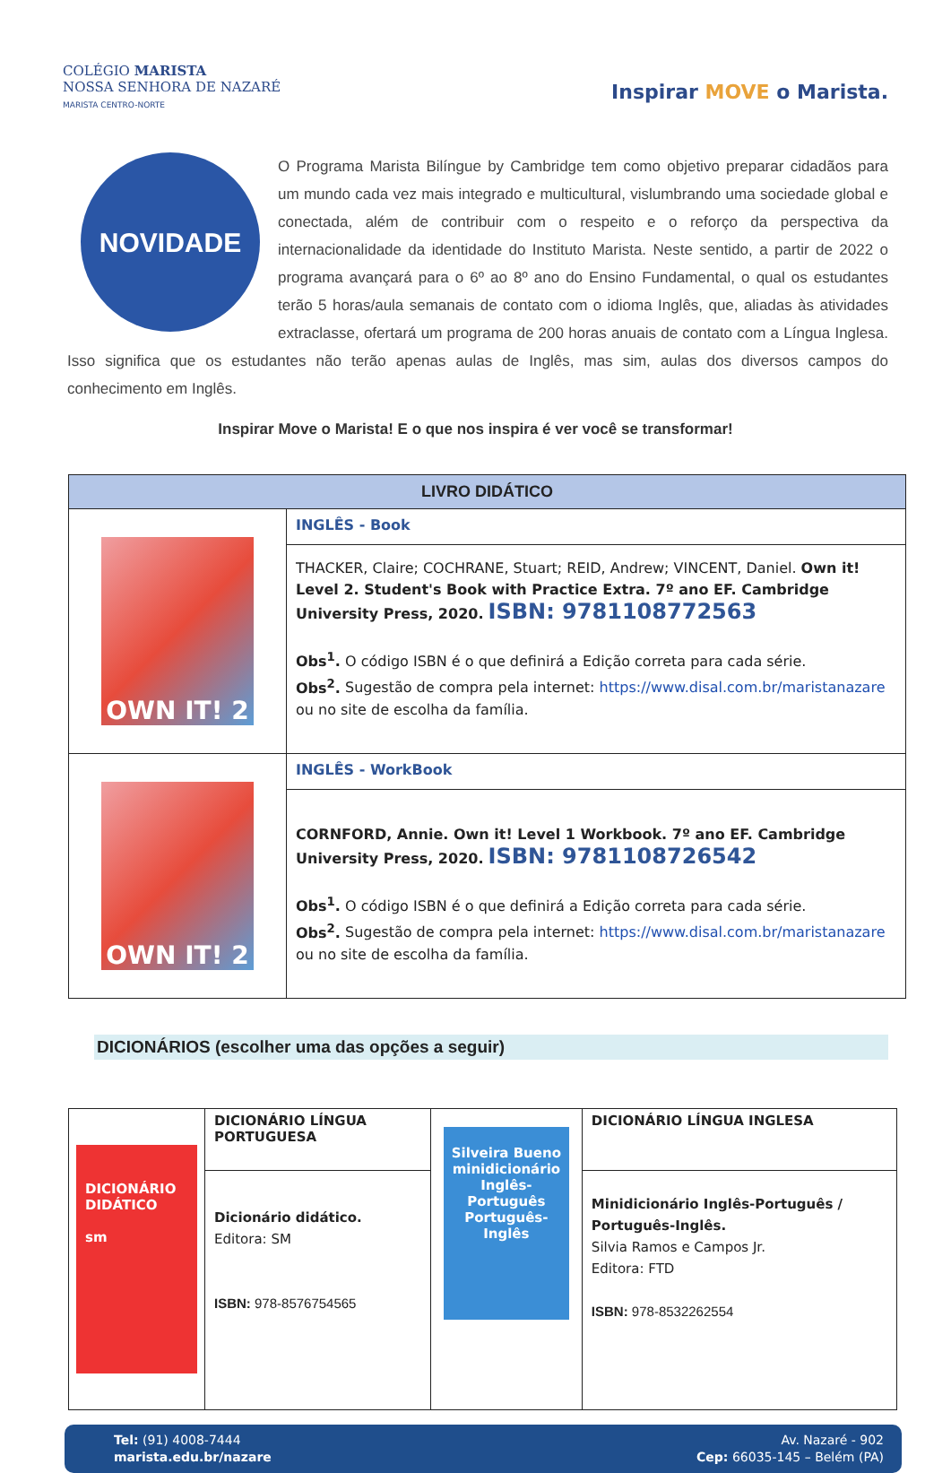COLÉGIO MARISTA
NOSSA SENHORA DE NAZARÉ
MARISTA CENTRO-NORTE
Inspirar MOVE o Marista.
NOVIDADE
O Programa Marista Bilíngue by Cambridge tem como objetivo preparar cidadãos para um mundo cada vez mais integrado e multicultural, vislumbrando uma sociedade global e conectada, além de contribuir com o respeito e o reforço da perspectiva da internacionalidade da identidade do Instituto Marista. Neste sentido, a partir de 2022 o programa avançará para o 6º ao 8º ano do Ensino Fundamental, o qual os estudantes terão 5 horas/aula semanais de contato com o idioma Inglês, que, aliadas às atividades extraclasse, ofertará um programa de 200 horas anuais de contato com a Língua Inglesa. Isso significa que os estudantes não terão apenas aulas de Inglês, mas sim, aulas dos diversos campos do conhecimento em Inglês.
Inspirar Move o Marista! E o que nos inspira é ver você se transformar!
| LIVRO DIDÁTICO | |
| --- | --- |
| OWN IT! 2 | INGLÊS - Book |
| | THACKER, Claire; COCHRANE, Stuart; REID, Andrew; VINCENT, Daniel. Own it! Level 2. Student's Book with Practice Extra. 7º ano EF. Cambridge University Press, 2020. ISBN: 9781108772563 Obs<sup>1</sup>. O código ISBN é o que definirá a Edição correta para cada série. Obs<sup>2</sup>. Sugestão de compra pela internet: https://www.disal.com.br/maristanazare ou no site de escolha da família. |
| OWN IT! 2 | INGLÊS - WorkBook |
| | CORNFORD, Annie. Own it! Level 1 Workbook. 7º ano EF. Cambridge University Press, 2020. ISBN: 9781108726542 Obs<sup>1</sup>. O código ISBN é o que definirá a Edição correta para cada série. Obs<sup>2</sup>. Sugestão de compra pela internet: https://www.disal.com.br/maristanazare ou no site de escolha da família. |
DICIONÁRIOS (escolher uma das opções a seguir)
| DICIONÁRIO DIDÁTICO sm | DICIONÁRIO LÍNGUA PORTUGUESA | Silveira Bueno minidicionário Inglês-Português Português-Inglês | DICIONÁRIO LÍNGUA INGLESA |
| | Dicionário didático. Editora: SM ISBN: 978-8576754565 | | Minidicionário Inglês-Português / Português-Inglês. Silvia Ramos e Campos Jr. Editora: FTD ISBN: 978-8532262554 |
Tel: (91) 4008-7444
marista.edu.br/nazare
Av. Nazaré - 902
Cep: 66035-145 – Belém (PA)